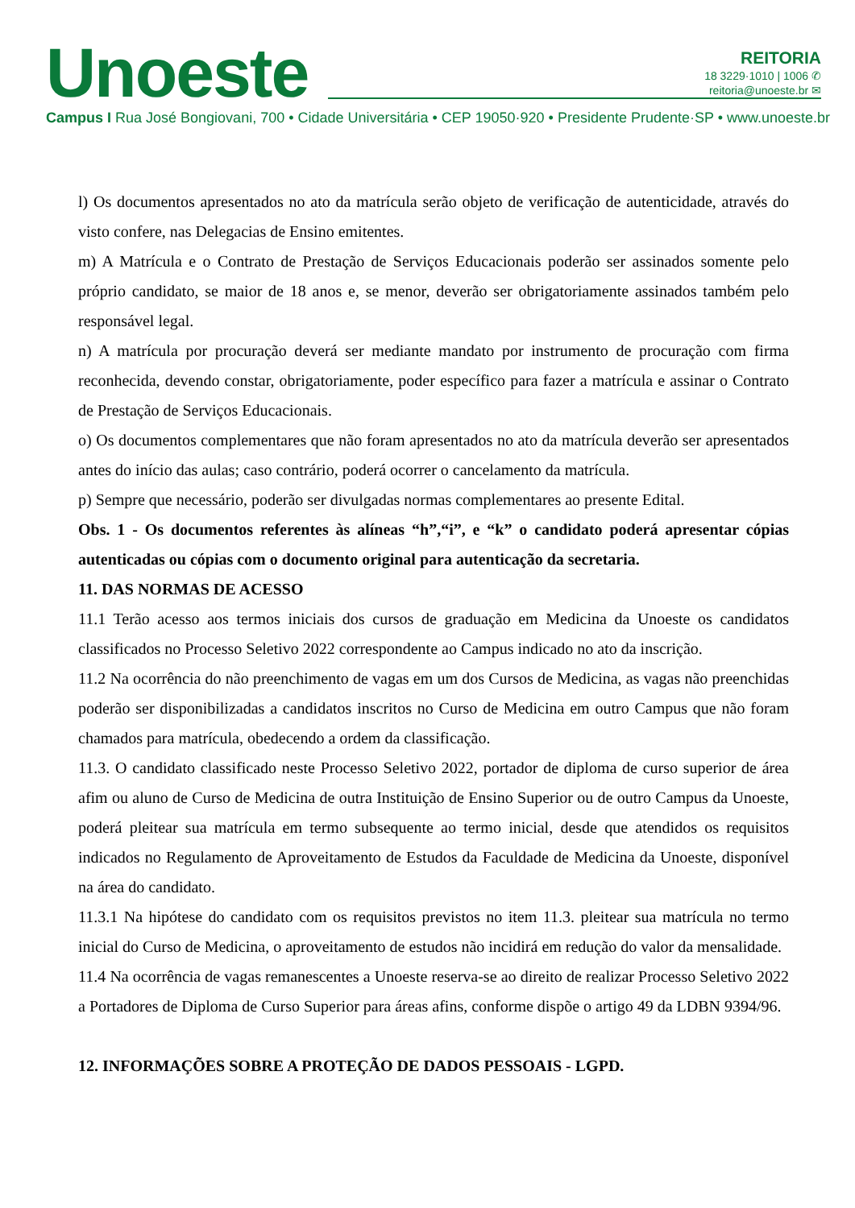Unoeste
REITORIA
18 3229·1010 | 1006 ✆
reitoria@unoeste.br ✉
Campus I Rua José Bongiovani, 700 • Cidade Universitária • CEP 19050·920 • Presidente Prudente·SP • www.unoeste.br
l) Os documentos apresentados no ato da matrícula serão objeto de verificação de autenticidade, através do visto confere, nas Delegacias de Ensino emitentes.
m) A Matrícula e o Contrato de Prestação de Serviços Educacionais poderão ser assinados somente pelo próprio candidato, se maior de 18 anos e, se menor, deverão ser obrigatoriamente assinados também pelo responsável legal.
n) A matrícula por procuração deverá ser mediante mandato por instrumento de procuração com firma reconhecida, devendo constar, obrigatoriamente, poder específico para fazer a matrícula e assinar o Contrato de Prestação de Serviços Educacionais.
o) Os documentos complementares que não foram apresentados no ato da matrícula deverão ser apresentados antes do início das aulas; caso contrário, poderá ocorrer o cancelamento da matrícula.
p) Sempre que necessário, poderão ser divulgadas normas complementares ao presente Edital.
Obs. 1 - Os documentos referentes às alíneas “h”,“i”, e “k” o candidato poderá apresentar cópias autenticadas ou cópias com o documento original para autenticação da secretaria.
11. DAS NORMAS DE ACESSO
11.1 Terão acesso aos termos iniciais dos cursos de graduação em Medicina da Unoeste os candidatos classificados no Processo Seletivo 2022 correspondente ao Campus indicado no ato da inscrição.
11.2 Na ocorrência do não preenchimento de vagas em um dos Cursos de Medicina, as vagas não preenchidas poderão ser disponibilizadas a candidatos inscritos no Curso de Medicina em outro Campus que não foram chamados para matrícula, obedecendo a ordem da classificação.
11.3. O candidato classificado neste Processo Seletivo 2022, portador de diploma de curso superior de área afim ou aluno de Curso de Medicina de outra Instituição de Ensino Superior ou de outro Campus da Unoeste, poderá pleitear sua matrícula em termo subsequente ao termo inicial, desde que atendidos os requisitos indicados no Regulamento de Aproveitamento de Estudos da Faculdade de Medicina da Unoeste, disponível na área do candidato.
11.3.1 Na hipótese do candidato com os requisitos previstos no item 11.3. pleitear sua matrícula no termo inicial do Curso de Medicina, o aproveitamento de estudos não incidirá em redução do valor da mensalidade.
11.4 Na ocorrência de vagas remanescentes a Unoeste reserva-se ao direito de realizar Processo Seletivo 2022 a Portadores de Diploma de Curso Superior para áreas afins, conforme dispõe o artigo 49 da LDBN 9394/96.
12. INFORMAÇÕES SOBRE A PROTEÇÃO DE DADOS PESSOAIS - LGPD.